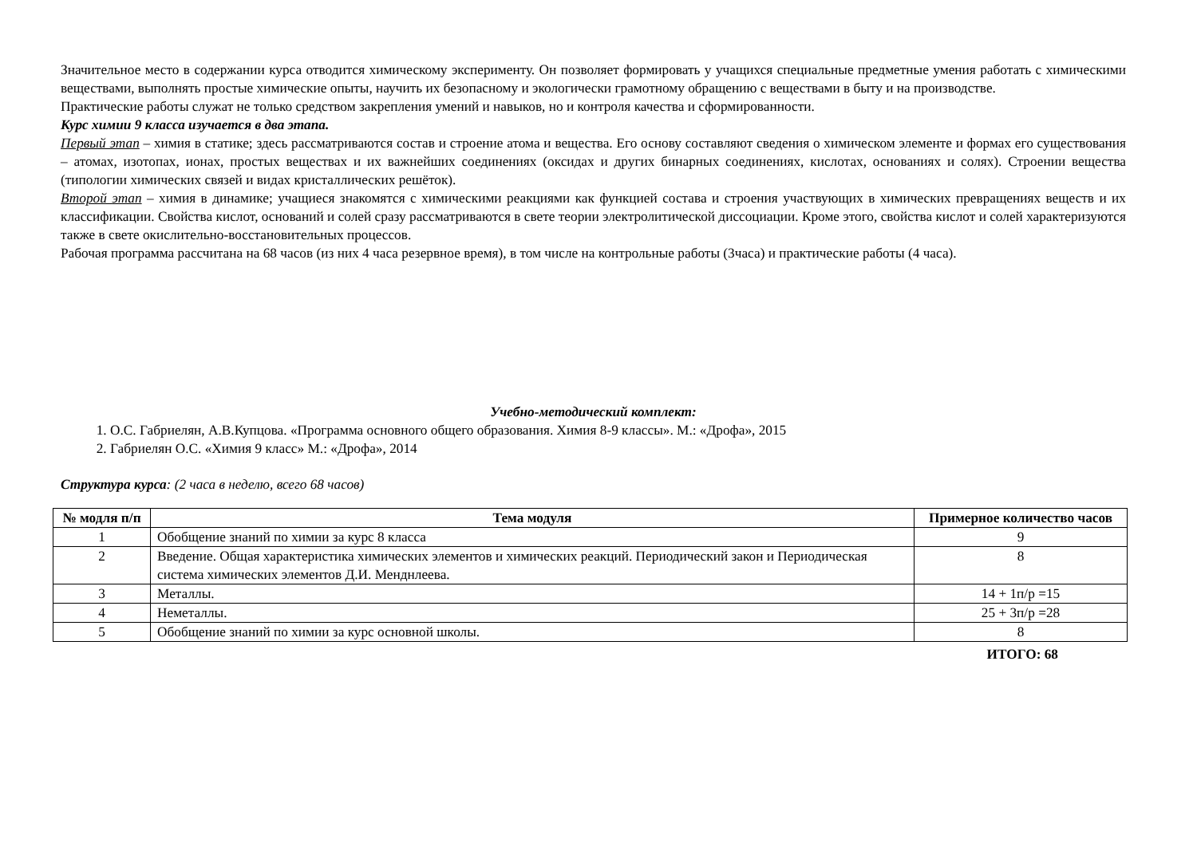Значительное место в содержании курса отводится химическому эксперименту. Он позволяет формировать у учащихся специальные предметные умения работать с химическими веществами, выполнять простые химические опыты, научить их безопасному и экологически грамотному обращению с веществами в быту и на производстве.
Практические работы служат не только средством закрепления умений и навыков, но и контроля качества и сформированности.
Курс химии 9 класса изучается в два этапа.
Первый этап – химия в статике; здесь рассматриваются состав и строение атома и вещества. Его основу составляют сведения о химическом элементе и формах его существования – атомах, изотопах, ионах, простых веществах и их важнейших соединениях (оксидах и других бинарных соединениях, кислотах, основаниях и солях). Строении вещества (типологии химических связей и видах кристаллических решёток).
Второй этап – химия в динамике; учащиеся знакомятся с химическими реакциями как функцией состава и строения участвующих в химических превращениях веществ и их классификации. Свойства кислот, оснований и солей сразу рассматриваются в свете теории электролитической диссоциации. Кроме этого, свойства кислот и солей характеризуются также в свете окислительно-восстановительных процессов.
Рабочая программа рассчитана на 68 часов (из них 4 часа резервное время), в том числе на контрольные работы (3часа) и практические работы (4 часа).
Учебно-методический комплект:
1. О.С. Габриелян, А.В.Купцова. «Программа основного общего образования. Химия 8-9 классы». М.: «Дрофа», 2015
2. Габриелян О.С. «Химия 9 класс» М.: «Дрофа», 2014
Структура курса: (2 часа в неделю, всего 68 часов)
| № модля п/п | Тема модуля | Примерное количество часов |
| --- | --- | --- |
| 1 | Обобщение знаний по химии за курс 8 класса | 9 |
| 2 | Введение. Общая характеристика химических элементов и химических реакций. Периодический закон и Периодическая система химических элементов Д.И. Менднлеева. | 8 |
| 3 | Металлы. | 14 + 1п/р =15 |
| 4 | Неметаллы. | 25 + 3п/р =28 |
| 5 | Обобщение знаний по химии за курс основной школы. | 8 |
ИТОГО: 68